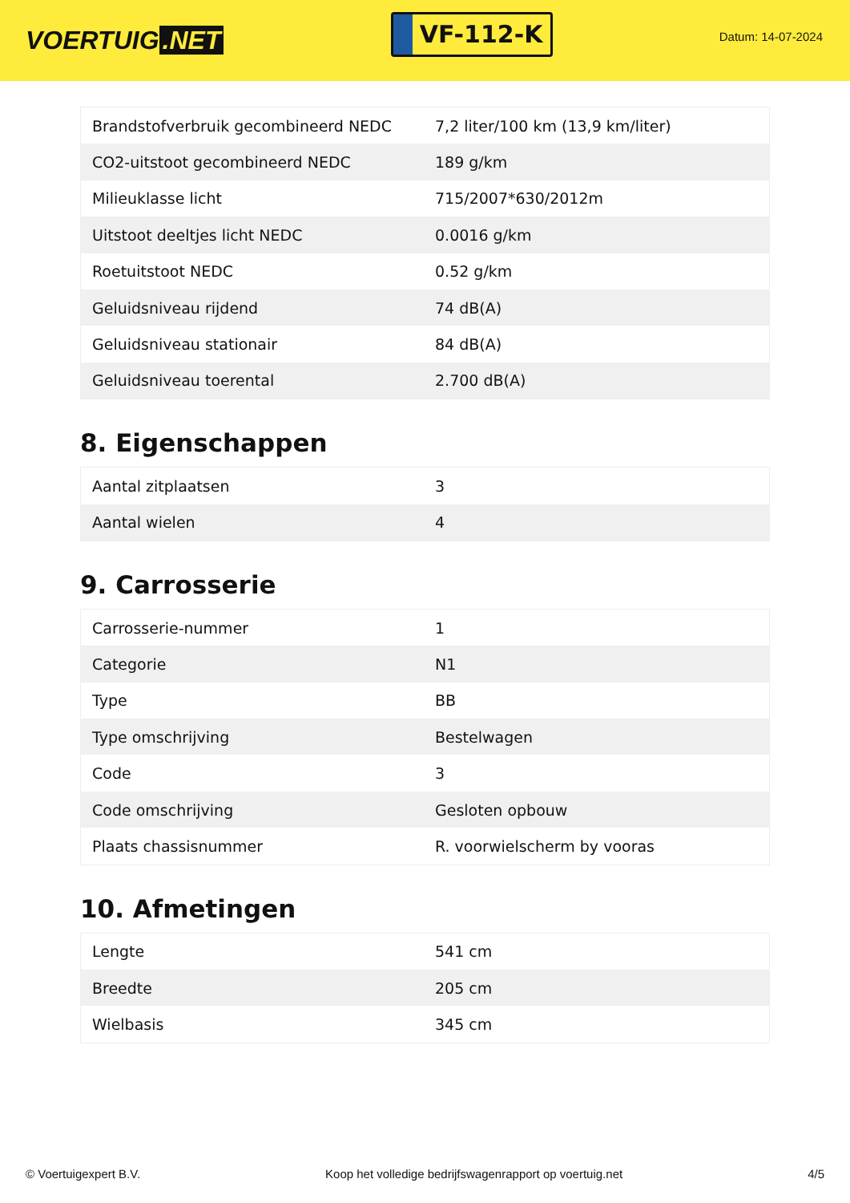VOERTUIG.NET
VF-112-K
Datum: 14-07-2024
| Brandstofverbruik gecombineerd NEDC | 7,2 liter/100 km (13,9 km/liter) |
| CO2-uitstoot gecombineerd NEDC | 189 g/km |
| Milieuklasse licht | 715/2007*630/2012m |
| Uitstoot deeltjes licht NEDC | 0.0016 g/km |
| Roetuitstoot NEDC | 0.52 g/km |
| Geluidsniveau rijdend | 74 dB(A) |
| Geluidsniveau stationair | 84 dB(A) |
| Geluidsniveau toerental | 2.700 dB(A) |
8. Eigenschappen
| Aantal zitplaatsen | 3 |
| Aantal wielen | 4 |
9. Carrosserie
| Carrosserie-nummer | 1 |
| Categorie | N1 |
| Type | BB |
| Type omschrijving | Bestelwagen |
| Code | 3 |
| Code omschrijving | Gesloten opbouw |
| Plaats chassisnummer | R. voorwielscherm by vooras |
10. Afmetingen
| Lengte | 541 cm |
| Breedte | 205 cm |
| Wielbasis | 345 cm |
© Voertuigexpert B.V. Koop het volledige bedrijfswagenrapport op voertuig.net
4/5